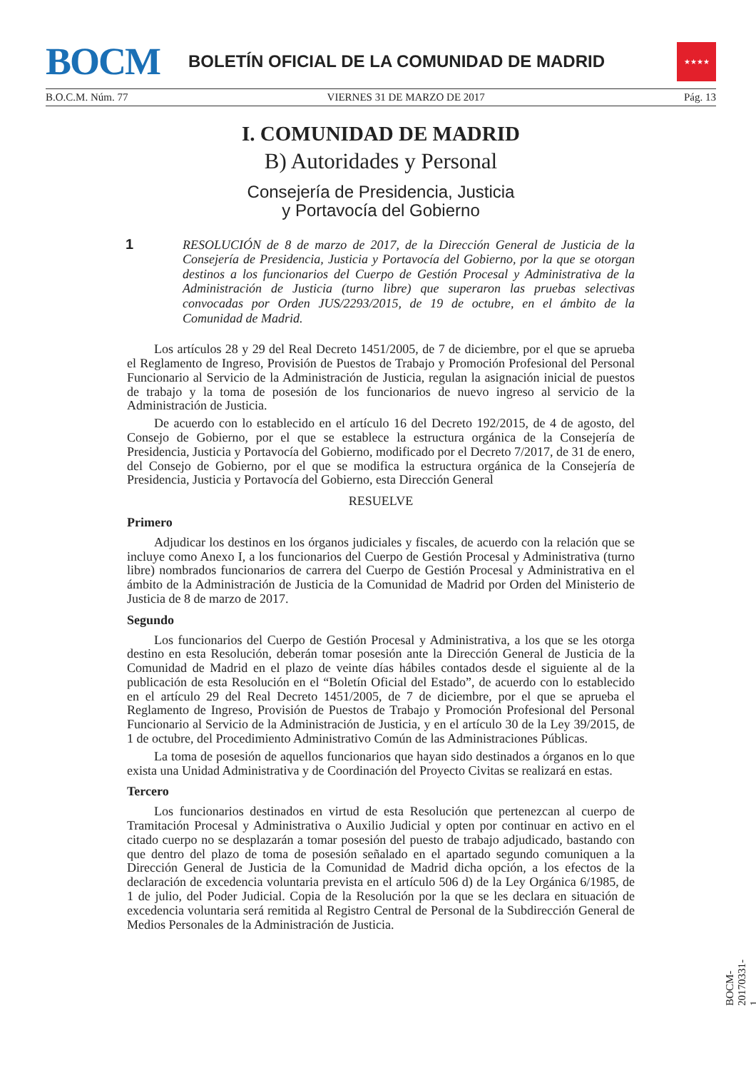BOCM
BOLETÍN OFICIAL DE LA COMUNIDAD DE MADRID
★★★★
B.O.C.M. Núm. 77 VIERNES 31 DE MARZO DE 2017 Pág. 13
I. COMUNIDAD DE MADRID
B) Autoridades y Personal
Consejería de Presidencia, Justicia
y Portavocía del Gobierno
1 RESOLUCIÓN de 8 de marzo de 2017, de la Dirección General de Justicia de la Consejería de Presidencia, Justicia y Portavocía del Gobierno, por la que se otorgan destinos a los funcionarios del Cuerpo de Gestión Procesal y Administrativa de la Administración de Justicia (turno libre) que superaron las pruebas selectivas convocadas por Orden JUS/2293/2015, de 19 de octubre, en el ámbito de la Comunidad de Madrid.
Los artículos 28 y 29 del Real Decreto 1451/2005, de 7 de diciembre, por el que se aprueba el Reglamento de Ingreso, Provisión de Puestos de Trabajo y Promoción Profesional del Personal Funcionario al Servicio de la Administración de Justicia, regulan la asignación inicial de puestos de trabajo y la toma de posesión de los funcionarios de nuevo ingreso al servicio de la Administración de Justicia.
De acuerdo con lo establecido en el artículo 16 del Decreto 192/2015, de 4 de agosto, del Consejo de Gobierno, por el que se establece la estructura orgánica de la Consejería de Presidencia, Justicia y Portavocía del Gobierno, modificado por el Decreto 7/2017, de 31 de enero, del Consejo de Gobierno, por el que se modifica la estructura orgánica de la Consejería de Presidencia, Justicia y Portavocía del Gobierno, esta Dirección General
RESUELVE
Primero
Adjudicar los destinos en los órganos judiciales y fiscales, de acuerdo con la relación que se incluye como Anexo I, a los funcionarios del Cuerpo de Gestión Procesal y Administrativa (turno libre) nombrados funcionarios de carrera del Cuerpo de Gestión Procesal y Administrativa en el ámbito de la Administración de Justicia de la Comunidad de Madrid por Orden del Ministerio de Justicia de 8 de marzo de 2017.
Segundo
Los funcionarios del Cuerpo de Gestión Procesal y Administrativa, a los que se les otorga destino en esta Resolución, deberán tomar posesión ante la Dirección General de Justicia de la Comunidad de Madrid en el plazo de veinte días hábiles contados desde el siguiente al de la publicación de esta Resolución en el “Boletín Oficial del Estado”, de acuerdo con lo establecido en el artículo 29 del Real Decreto 1451/2005, de 7 de diciembre, por el que se aprueba el Reglamento de Ingreso, Provisión de Puestos de Trabajo y Promoción Profesional del Personal Funcionario al Servicio de la Administración de Justicia, y en el artículo 30 de la Ley 39/2015, de 1 de octubre, del Procedimiento Administrativo Común de las Administraciones Públicas.
La toma de posesión de aquellos funcionarios que hayan sido destinados a órganos en lo que exista una Unidad Administrativa y de Coordinación del Proyecto Civitas se realizará en estas.
Tercero
Los funcionarios destinados en virtud de esta Resolución que pertenezcan al cuerpo de Tramitación Procesal y Administrativa o Auxilio Judicial y opten por continuar en activo en el citado cuerpo no se desplazarán a tomar posesión del puesto de trabajo adjudicado, bastando con que dentro del plazo de toma de posesión señalado en el apartado segundo comuniquen a la Dirección General de Justicia de la Comunidad de Madrid dicha opción, a los efectos de la declaración de excedencia voluntaria prevista en el artículo 506 d) de la Ley Orgánica 6/1985, de 1 de julio, del Poder Judicial. Copia de la Resolución por la que se les declara en situación de excedencia voluntaria será remitida al Registro Central de Personal de la Subdirección General de Medios Personales de la Administración de Justicia.
BOCM-20170331-1